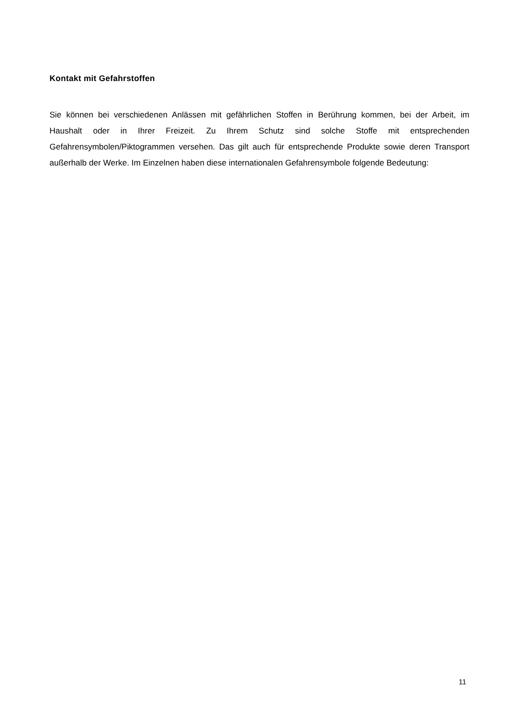Kontakt mit Gefahrstoffen
Sie können bei verschiedenen Anlässen mit gefährlichen Stoffen in Berührung kommen, bei der Arbeit, im Haushalt oder in Ihrer Freizeit. Zu Ihrem Schutz sind solche Stoffe mit entsprechenden Gefahrensymbolen/Piktogrammen versehen. Das gilt auch für entsprechende Produkte sowie deren Transport außerhalb der Werke. Im Einzelnen haben diese internationalen Gefahrensymbole folgende Bedeutung:
11